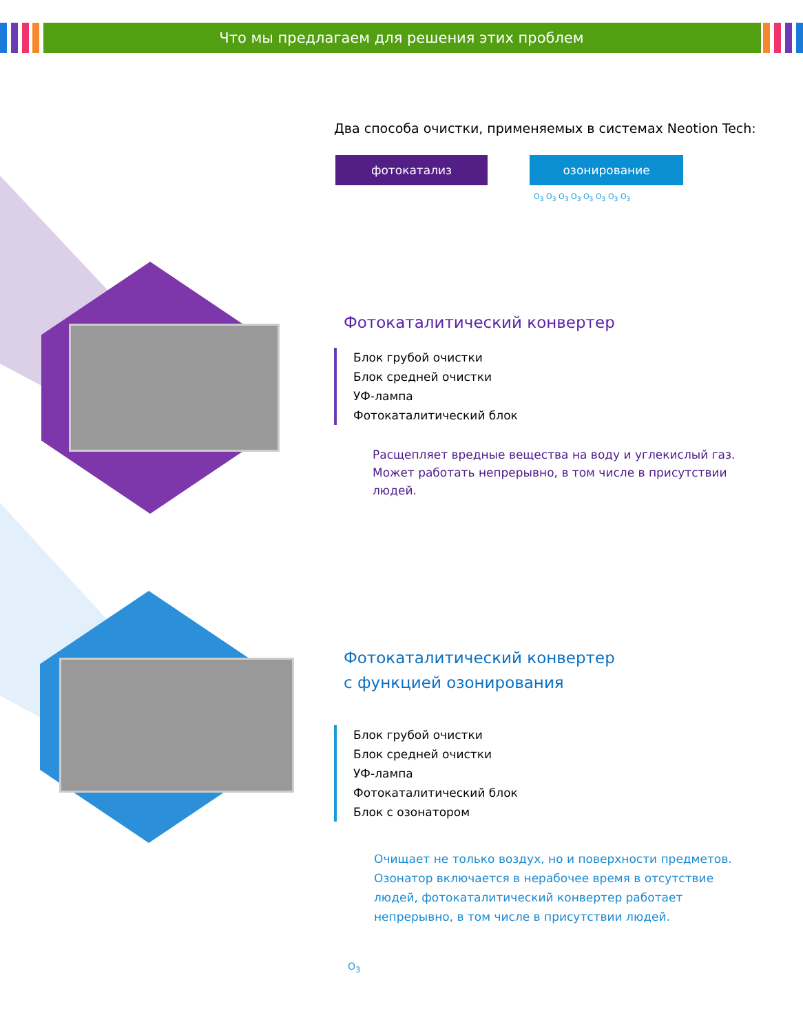Что мы предлагаем для решения этих проблем
Два способа очистки, применяемых в системах Neotion Tech:
фотокатализ озонирование
O<sub>3</sub> O<sub>3</sub> O<sub>3</sub> O<sub>3</sub> O<sub>3</sub> O<sub>3</sub> O<sub>3</sub> O<sub>3</sub>
Фотокаталитический конвертер
Блок грубой очистки
Блок средней очистки
УФ-лампа
Фотокаталитический блок
Расщепляет вредные вещества на воду и углекислый газ.
Может работать непрерывно, в том числе в присутствии людей.
Фотокаталитический конвертер
с функцией озонирования
Блок грубой очистки
Блок средней очистки
УФ-лампа
Фотокаталитический блок
Блок с озонатором
Очищает не только воздух, но и поверхности предметов.
Озонатор включается в нерабочее время в отсутствие
людей, фотокаталитический конвертер работает
непрерывно, в том числе в присутствии людей.
O<sub>3</sub>